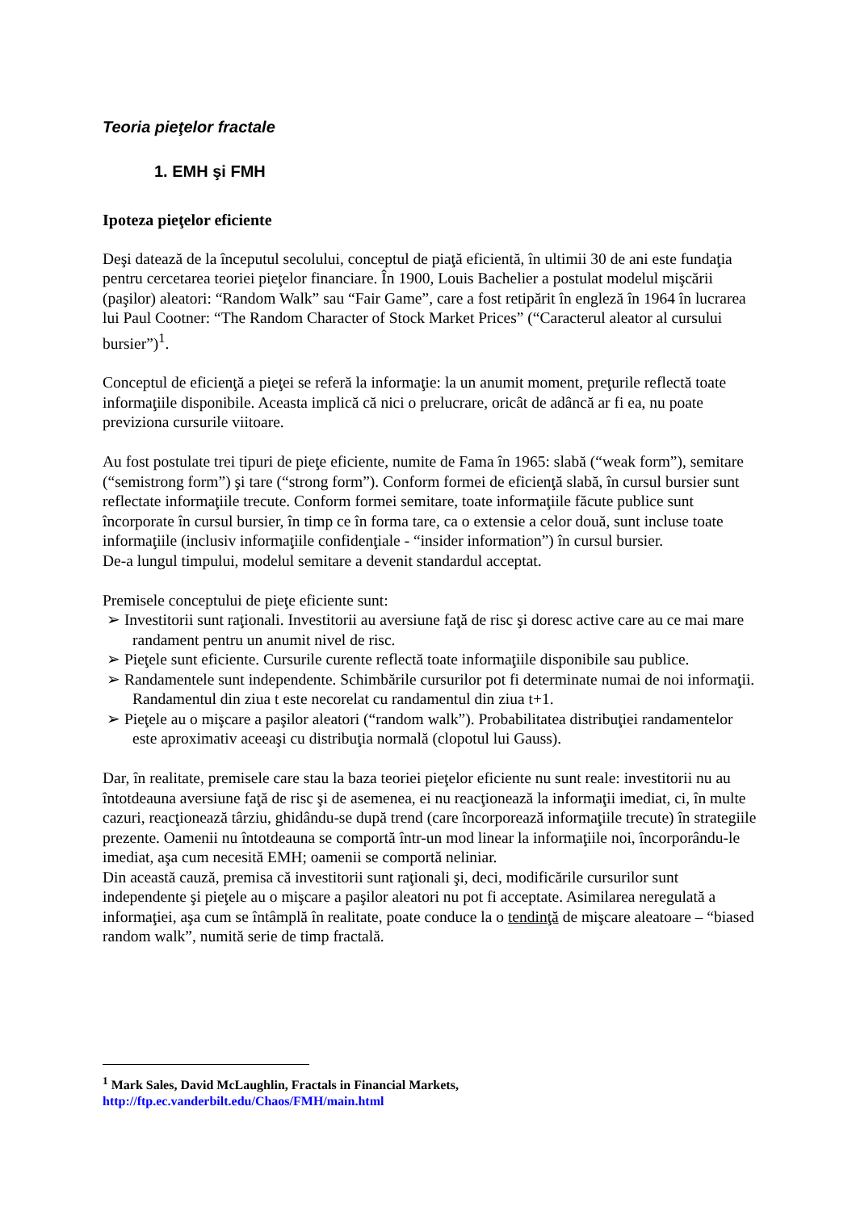Teoria pieţelor fractale
1. EMH şi FMH
Ipoteza pieţelor eficiente
Deşi datează de la începutul secolului, conceptul de piaţă eficientă, în ultimii 30 de ani este fundaţia pentru cercetarea teoriei pieţelor financiare. În 1900, Louis Bachelier a postulat modelul mişcării (paşilor) aleatori: “Random Walk” sau “Fair Game”, care a fost retipărit în engleză în 1964 în lucrarea lui Paul Cootner: “The Random Character of Stock Market Prices” (“Caracterul aleator al cursului bursier”)<sup>1</sup>.
Conceptul de eficienţă a pieţei se referă la informaţie: la un anumit moment, preţurile reflectă toate informaţiile disponibile. Aceasta implică că nici o prelucrare, oricât de adâncă ar fi ea, nu poate previziona cursurile viitoare.
Au fost postulate trei tipuri de pieţe eficiente, numite de Fama în 1965: slabă (“weak form”), semitare (“semistrong form”) şi tare (“strong form”). Conform formei de eficienţă slabă, în cursul bursier sunt reflectate informaţiile trecute. Conform formei semitare, toate informaţiile făcute publice sunt încorporate în cursul bursier, în timp ce în forma tare, ca o extensie a celor două, sunt incluse toate informaţiile (inclusiv informaţiile confidenţiale - “insider information”) în cursul bursier.
De-a lungul timpului, modelul semitare a devenit standardul acceptat.
Premisele conceptului de pieţe eficiente sunt:
➢ Investitorii sunt raţionali. Investitorii au aversiune faţă de risc şi doresc active care au ce mai mare randament pentru un anumit nivel de risc.
➢ Pieţele sunt eficiente. Cursurile curente reflectă toate informaţiile disponibile sau publice.
➢ Randamentele sunt independente. Schimbările cursurilor pot fi determinate numai de noi informaţii. Randamentul din ziua t este necorelat cu randamentul din ziua t+1.
➢ Pieţele au o mişcare a paşilor aleatori (“random walk”). Probabilitatea distribuţiei randamentelor este aproximativ aceeaşi cu distribuţia normală (clopotul lui Gauss).
Dar, în realitate, premisele care stau la baza teoriei pieţelor eficiente nu sunt reale: investitorii nu au întotdeauna aversiune faţă de risc şi de asemenea, ei nu reacţionează la informaţii imediat, ci, în multe cazuri, reacţionează târziu, ghidându-se după trend (care încorporează informaţiile trecute) în strategiile prezente. Oamenii nu întotdeauna se comportă într-un mod linear la informaţiile noi, încorporându-le imediat, aşa cum necesită EMH; oamenii se comportă neliniar.
Din această cauză, premisa că investitorii sunt raţionali şi, deci, modificările cursurilor sunt independente şi pieţele au o mişcare a paşilor aleatori nu pot fi acceptate. Asimilarea neregulată a informaţiei, aşa cum se întâmplă în realitate, poate conduce la o tendinţă de mişcare aleatoare – “biased random walk”, numită serie de timp fractală.
<sup>1</sup> Mark Sales, David McLaughlin, Fractals in Financial Markets,
http://ftp.ec.vanderbilt.edu/Chaos/FMH/main.html